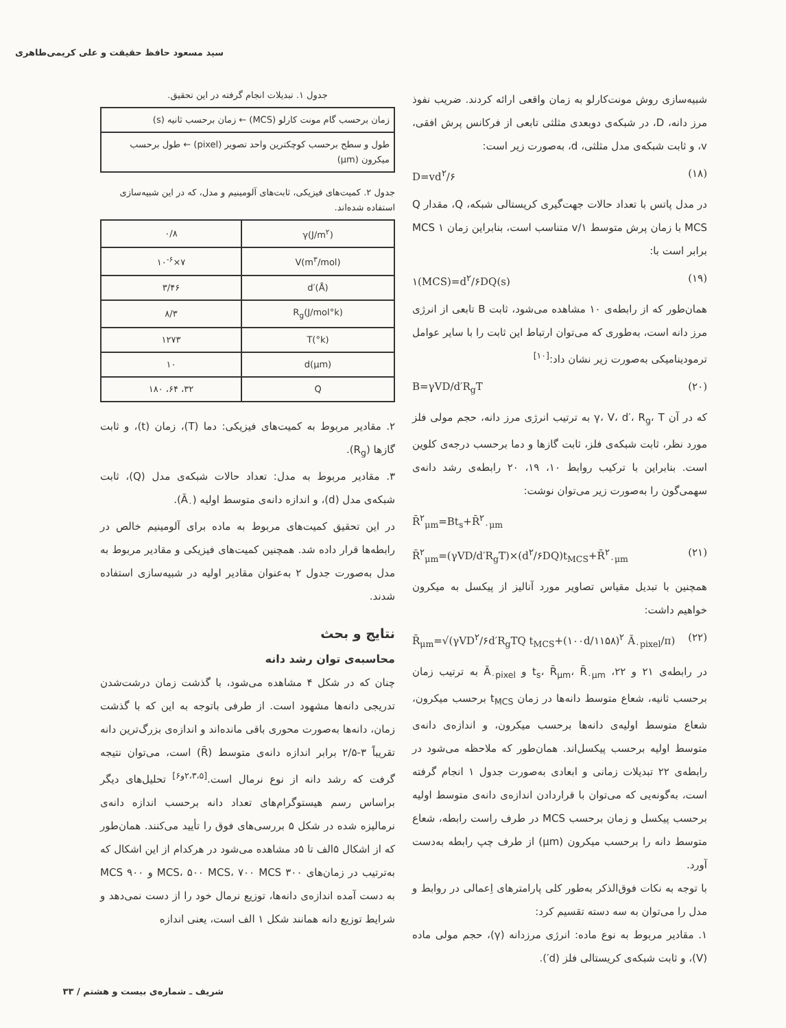سید مسعود حافظ حقیقت و علی کریمی‌طاهری
شبیه‌سازی روش مونت‌کارلو به زمان واقعی ارائه کردند. ضریب نفوذ مرز دانه، D، در شبکه‌ی دوبعدی مثلثی تابعی از فرکانس پرش افقی، v، و ثابت شبکه‌ی مدل مثلثی، d، به‌صورت زیر است:
D=vd<sup>۲</sup>/۶ (۱۸)
در مدل پاتس با تعداد حالات جهت‌گیری کریستالی شبکه، Q، مقدار Q MCS با زمان پرش متوسط ۱/v متناسب است، بنابراین زمان ۱ MCS برابر است با:
۱(MCS)=d<sup>۲</sup>/۶DQ(s) (۱۹)
همان‌طور که از رابطه‌ی ۱۰ مشاهده می‌شود، ثابت B تابعی از انرژی مرز دانه است، به‌طوری که می‌توان ارتباط این ثابت را با سایر عوامل ترمودینامیکی به‌صورت زیر نشان داد:<sup>[۱۰]</sup>
B=γVD/d′R<sub>g</sub>T (۲۰)
که در آن γ، V، d′، R<sub>g</sub>، T به ترتیب انرژی مرز دانه، حجم مولی فلز مورد نظر، ثابت شبکه‌ی فلز، ثابت گازها و دما برحسب درجه‌ی کلوین است. بنابراین با ترکیب روابط ۱۰، ۱۹، ۲۰ رابطه‌ی رشد دانه‌ی سهمی‌گون را به‌صورت زیر می‌توان نوشت:
R̄<sup>۲</sup><sub>μm</sub>=Bt<sub>s</sub>+R̄<sup>۲</sup><sub>۰μm</sub>
R̄<sup>۲</sup><sub>μm</sub>=(γVD/d′R<sub>g</sub>T)×(d<sup>۲</sup>/۶DQ)t<sub>MCS</sub>+R̄<sup>۲</sup><sub>۰μm</sub> (۲۱)
همچنین با تبدیل مقیاس تصاویر مورد آنالیز از پیکسل به میکرون خواهیم داشت:
R̄<sub>μm</sub>=√(γVD<sup>۲</sup>/۶d′R<sub>g</sub>TQ t<sub>MCS</sub>+(۱۰۰d/۱۱۵۸)<sup>۲</sup> Ā<sub>۰pixel</sub>/π) (۲۲)
در رابطه‌ی ۲۱ و ۲۲، t<sub>s</sub>، R̄<sub>μm</sub>، R̄<sub>۰μm</sub> و Ā<sub>۰pixel</sub> به ترتیب زمان برحسب ثانیه، شعاع متوسط دانه‌ها در زمان t<sub>MCS</sub> برحسب میکرون، شعاع متوسط اولیه‌ی دانه‌ها برحسب میکرون، و اندازه‌ی دانه‌ی متوسط اولیه برحسب پیکسل‌اند. همان‌طور که ملاحظه می‌شود در رابطه‌ی ۲۲ تبدیلات زمانی و ابعادی به‌صورت جدول ۱ انجام گرفته است، به‌گونه‌یی که می‌توان با قراردادن اندازه‌ی دانه‌ی متوسط اولیه برحسب پیکسل و زمان برحسب MCS در طرف راست رابطه، شعاع متوسط دانه را برحسب میکرون (μm) از طرف چپ رابطه به‌دست آورد.
با توجه به نکات فوق‌الذکر به‌طور کلی پارامترهای اِعمالی در روابط و مدل را می‌توان به سه دسته تقسیم کرد:
۱. مقادیر مربوط به نوع ماده: انرژی مرزدانه (γ)، حجم مولی ماده (V)، و ثابت شبکه‌ی کریستالی فلز (d′).
جدول ۱. تبدیلات انجام گرفته در این تحقیق.
| زمان برحسب گام مونت کارلو (MCS) ← زمان برحسب ثانیه (s) |
| طول و سطح برحسب کوچکترین واحد تصویر (pixel) ← طول برحسب میکرون (μm) |
جدول ۲. کمیت‌های فیزیکی، ثابت‌های آلومینیم و مدل، که در این شبیه‌سازی استفاده شده‌اند.
| γ(J/m<sup>۲</sup>) | ۰/۸ |
| V(m<sup>۳</sup>/mol) | ۷×۱۰<sup>-۶</sup> |
| d′(Å) | ۳/۴۶ |
| R<sub>g</sub>(J/mol°k) | ۸/۳ |
| T(°k) | ۱۲۷۳ |
| d(μm) | ۱۰ |
| Q | ۳۲، ۶۴، ۱۸۰ |
۲. مقادیر مربوط به کمیت‌های فیزیکی: دما (T)، زمان (t)، و ثابت گازها (R<sub>g</sub>).
۳. مقادیر مربوط به مدل: تعداد حالات شبکه‌ی مدل (Q)، ثابت شبکه‌ی مدل (d)، و اندازه دانه‌ی متوسط اولیه (Ā<sub>۰</sub>).
در این تحقیق کمیت‌های مربوط به ماده برای آلومینیم خالص در رابطه‌ها قرار داده شد. همچنین کمیت‌های فیزیکی و مقادیر مربوط به مدل به‌صورت جدول ۲ به‌عنوان مقادیر اولیه در شبیه‌سازی استفاده شدند.
نتایج و بحث
محاسبه‌ی توان رشد دانه
چنان که در شکل ۴ مشاهده می‌شود، با گذشت زمان درشت‌شدن تدریجی دانه‌ها مشهود است. از طرفی باتوجه به این که با گذشت زمان، دانه‌ها به‌صورت محوری باقی مانده‌اند و اندازه‌ی بزرگ‌ترین دانه تقریباً ۳-۲/۵ برابر اندازه دانه‌ی متوسط (R̄) است، می‌توان نتیجه گرفت که رشد دانه از نوع نرمال است.<sup>[۲،۳،۵و۶]</sup> تحلیل‌های دیگر براساس رسم هیستوگرام‌های تعداد دانه برحسب اندازه دانه‌ی نرمالیزه شده در شکل ۵ بررسی‌های فوق را تأیید می‌کنند. همان‌طور که از اشکال ۵الف تا ۵د مشاهده می‌شود در هرکدام از این اشکال که به‌ترتیب در زمان‌های ۳۰۰ MCS، ۵۰۰ MCS، ۷۰۰ MCS و ۹۰۰ MCS به دست آمده اندازه‌ی دانه‌ها، توزیع نرمال خود را از دست نمی‌دهد و شرایط توزیع دانه همانند شکل ۱ الف است، یعنی اندازه
شریف ـ شماره‌ی بیست و هشتم / ۳۳